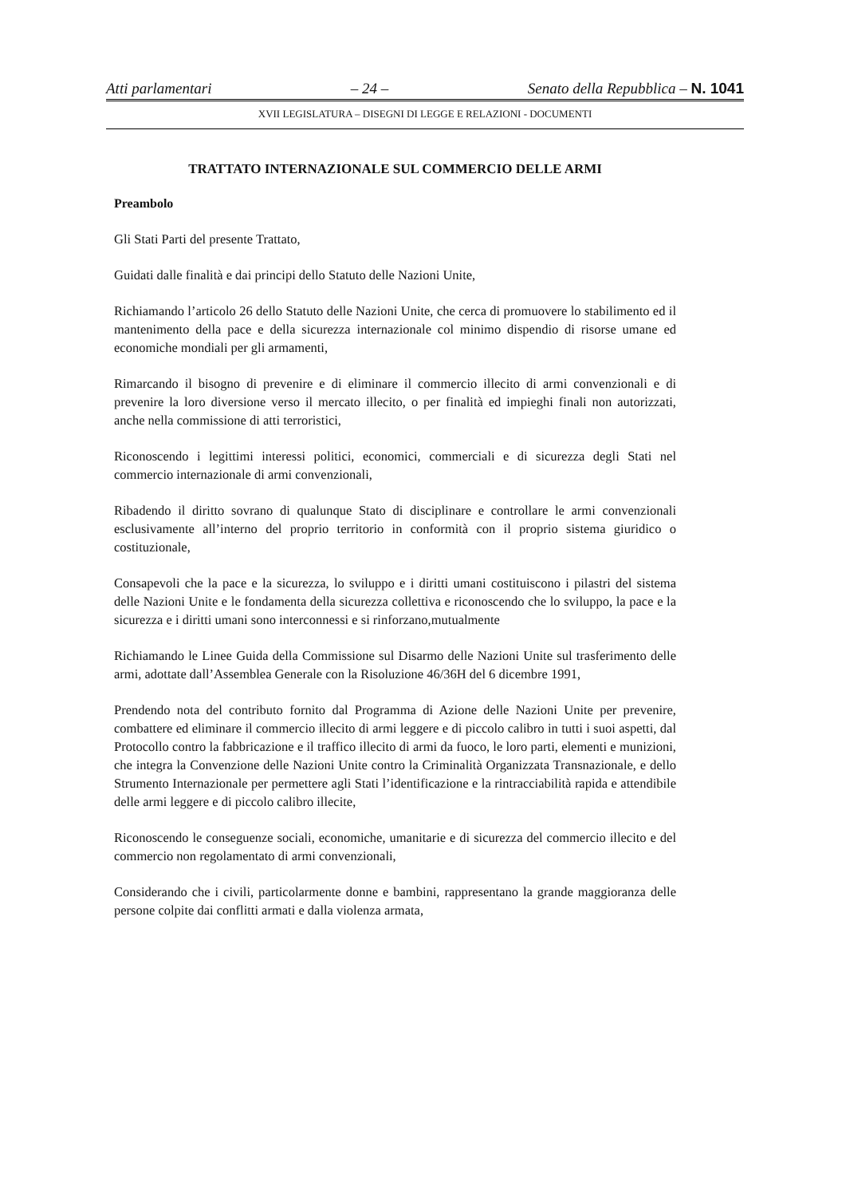Atti parlamentari – 24 – Senato della Repubblica – N. 1041
XVII LEGISLATURA – DISEGNI DI LEGGE E RELAZIONI - DOCUMENTI
TRATTATO INTERNAZIONALE SUL COMMERCIO DELLE ARMI
Preambolo
Gli Stati Parti del presente Trattato,
Guidati dalle finalità e dai principi dello Statuto delle Nazioni Unite,
Richiamando l’articolo 26 dello Statuto delle Nazioni Unite, che cerca di promuovere lo stabilimento ed il mantenimento della pace e della sicurezza internazionale col minimo dispendio di risorse umane ed economiche mondiali per gli armamenti,
Rimarcando il bisogno di prevenire e di eliminare il commercio illecito di armi convenzionali e di prevenire la loro diversione verso il mercato illecito, o per finalità ed impieghi finali non autorizzati, anche nella commissione di atti terroristici,
Riconoscendo i legittimi interessi politici, economici, commerciali e di sicurezza degli Stati nel commercio internazionale di armi convenzionali,
Ribadendo il diritto sovrano di qualunque Stato di disciplinare e controllare le armi convenzionali esclusivamente all’interno del proprio territorio in conformità con il proprio sistema giuridico o costituzionale,
Consapevoli che la pace e la sicurezza, lo sviluppo e i diritti umani costituiscono i pilastri del sistema delle Nazioni Unite e le fondamenta della sicurezza collettiva e riconoscendo che lo sviluppo, la pace e la sicurezza e i diritti umani sono interconnessi e si rinforzano,mutualmente
Richiamando le Linee Guida della Commissione sul Disarmo delle Nazioni Unite sul trasferimento delle armi, adottate dall’Assemblea Generale con la Risoluzione 46/36H del 6 dicembre 1991,
Prendendo nota del contributo fornito dal Programma di Azione delle Nazioni Unite per prevenire, combattere ed eliminare il commercio illecito di armi leggere e di piccolo calibro in tutti i suoi aspetti, dal Protocollo contro la fabbricazione e il traffico illecito di armi da fuoco, le loro parti, elementi e munizioni, che integra la Convenzione delle Nazioni Unite contro la Criminalità Organizzata Transnazionale, e dello Strumento Internazionale per permettere agli Stati l’identificazione e la rintracciabilità rapida e attendibile delle armi leggere e di piccolo calibro illecite,
Riconoscendo le conseguenze sociali, economiche, umanitarie e di sicurezza del commercio illecito e del commercio non regolamentato di armi convenzionali,
Considerando che i civili, particolarmente donne e bambini, rappresentano la grande maggioranza delle persone colpite dai conflitti armati e dalla violenza armata,